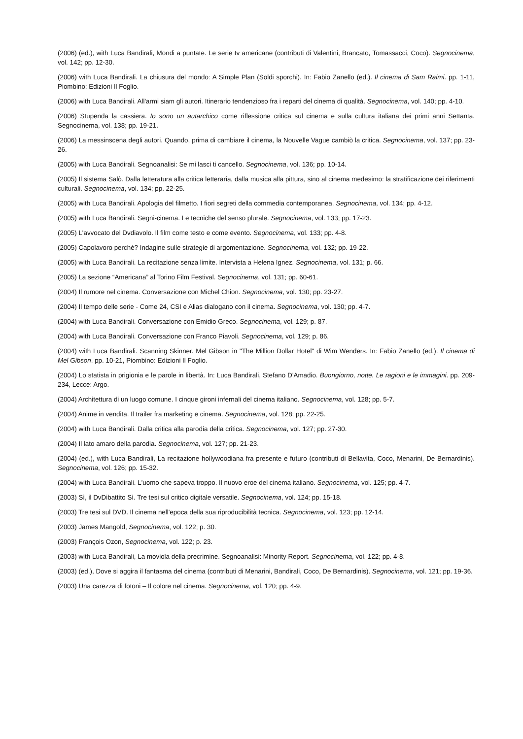(2006) (ed.), with Luca Bandirali, Mondi a puntate. Le serie tv americane (contributi di Valentini, Brancato, Tomassacci, Coco). Segnocinema, vol. 142; pp. 12-30.
(2006) with Luca Bandirali. La chiusura del mondo: A Simple Plan (Soldi sporchi). In: Fabio Zanello (ed.). Il cinema di Sam Raimi. pp. 1-11, Piombino: Edizioni Il Foglio.
(2006) with Luca Bandirali. All'armi siam gli autori. Itinerario tendenzioso fra i reparti del cinema di qualità. Segnocinema, vol. 140; pp. 4-10.
(2006) Stupenda la cassiera. Io sono un autarchico come riflessione critica sul cinema e sulla cultura italiana dei primi anni Settanta. Segnocinema, vol. 138; pp. 19-21.
(2006) La messinscena degli autori. Quando, prima di cambiare il cinema, la Nouvelle Vague cambiò la critica. Segnocinema, vol. 137; pp. 23-26.
(2005) with Luca Bandirali. Segnoanalisi: Se mi lasci ti cancello. Segnocinema, vol. 136; pp. 10-14.
(2005) Il sistema Salò. Dalla letteratura alla critica letteraria, dalla musica alla pittura, sino al cinema medesimo: la stratificazione dei riferimenti culturali. Segnocinema, vol. 134; pp. 22-25.
(2005) with Luca Bandirali. Apologia del filmetto. I fiori segreti della commedia contemporanea. Segnocinema, vol. 134; pp. 4-12.
(2005) with Luca Bandirali. Segni-cinema. Le tecniche del senso plurale. Segnocinema, vol. 133; pp. 17-23.
(2005) L'avvocato del Dvdiavolo. Il film come testo e come evento. Segnocinema, vol. 133; pp. 4-8.
(2005) Capolavoro perché? Indagine sulle strategie di argomentazione. Segnocinema, vol. 132; pp. 19-22.
(2005) with Luca Bandirali. La recitazione senza limite. Intervista a Helena Ignez. Segnocinema, vol. 131; p. 66.
(2005) La sezione “Americana” al Torino Film Festival. Segnocinema, vol. 131; pp. 60-61.
(2004) Il rumore nel cinema. Conversazione con Michel Chion. Segnocinema, vol. 130; pp. 23-27.
(2004) Il tempo delle serie - Come 24, CSI e Alias dialogano con il cinema. Segnocinema, vol. 130; pp. 4-7.
(2004) with Luca Bandirali. Conversazione con Emidio Greco. Segnocinema, vol. 129; p. 87.
(2004) with Luca Bandirali. Conversazione con Franco Piavoli. Segnocinema, vol. 129; p. 86.
(2004) with Luca Bandirali. Scanning Skinner. Mel Gibson in "The Million Dollar Hotel" di Wim Wenders. In: Fabio Zanello (ed.). Il cinema di Mel Gibson. pp. 10-21, Piombino: Edizioni Il Foglio.
(2004) Lo statista in prigionia e le parole in libertà. In: Luca Bandirali, Stefano D'Amadio. Buongiorno, notte. Le ragioni e le immagini. pp. 209-234, Lecce: Argo.
(2004) Architettura di un luogo comune. I cinque gironi infernali del cinema italiano. Segnocinema, vol. 128; pp. 5-7.
(2004) Anime in vendita. Il trailer fra marketing e cinema. Segnocinema, vol. 128; pp. 22-25.
(2004) with Luca Bandirali. Dalla critica alla parodia della critica. Segnocinema, vol. 127; pp. 27-30.
(2004) Il lato amaro della parodia. Segnocinema, vol. 127; pp. 21-23.
(2004) (ed.), with Luca Bandirali, La recitazione hollywoodiana fra presente e futuro (contributi di Bellavita, Coco, Menarini, De Bernardinis). Segnocinema, vol. 126; pp. 15-32.
(2004) with Luca Bandirali. L'uomo che sapeva troppo. Il nuovo eroe del cinema italiano. Segnocinema, vol. 125; pp. 4-7.
(2003) Sì, il DvDibattito Sì. Tre tesi sul critico digitale versatile. Segnocinema, vol. 124; pp. 15-18.
(2003) Tre tesi sul DVD. Il cinema nell'epoca della sua riproducibilità tecnica. Segnocinema, vol. 123; pp. 12-14.
(2003) James Mangold, Segnocinema, vol. 122; p. 30.
(2003) François Ozon, Segnocinema, vol. 122; p. 23.
(2003) with Luca Bandirali, La moviola della precrimine. Segnoanalisi: Minority Report. Segnocinema, vol. 122; pp. 4-8.
(2003) (ed.), Dove si aggira il fantasma del cinema (contributi di Menarini, Bandirali, Coco, De Bernardinis). Segnocinema, vol. 121; pp. 19-36.
(2003) Una carezza di fotoni – Il colore nel cinema. Segnocinema, vol. 120; pp. 4-9.